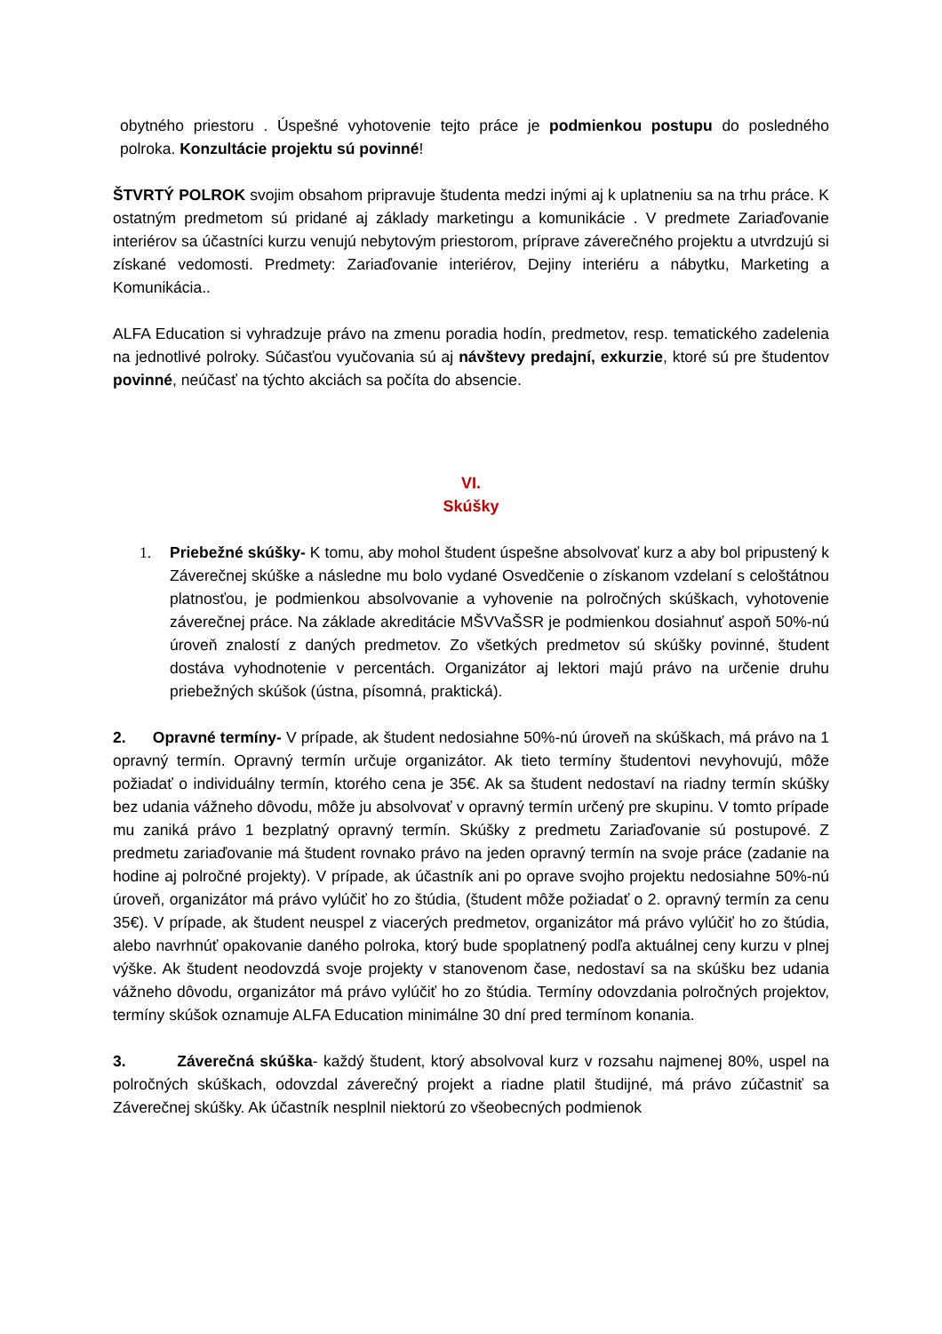obytného priestoru . Úspešné vyhotovenie tejto práce je podmienkou postupu do posledného polroka. Konzultácie projektu sú povinné!
ŠTVRTÝ POLROK svojim obsahom pripravuje študenta medzi inými aj k uplatneniu sa na trhu práce. K ostatným predmetom sú pridané aj základy marketingu a komunikácie . V predmete Zariaďovanie interiérov sa účastníci kurzu venujú nebytovým priestorom, príprave záverečného projektu a utvrdzujú si získané vedomosti. Predmety: Zariaďovanie interiérov, Dejiny interiéru a nábytku, Marketing a Komunikácia..
ALFA Education si vyhradzuje právo na zmenu poradia hodín, predmetov, resp. tematického zadelenia na jednotlivé polroky. Súčasťou vyučovania sú aj návštevy predajní, exkurzie, ktoré sú pre študentov povinné, neúčasť na týchto akciách sa počíta do absencie.
VI.
Skúšky
1. Priebežné skúšky- K tomu, aby mohol študent úspešne absolvovať kurz a aby bol pripustený k Záverečnej skúške a následne mu bolo vydané Osvedčenie o získanom vzdelaní s celoštátnou platnosťou, je podmienkou absolvovanie a vyhovenie na polročných skúškach, vyhotovenie záverečnej práce. Na základe akreditácie MŠVVaŠSR je podmienkou dosiahnuť aspoň 50%-nú úroveň znalostí z daných predmetov. Zo všetkých predmetov sú skúšky povinné, študent dostáva vyhodnotenie v percentách. Organizátor aj lektori majú právo na určenie druhu priebežných skúšok (ústna, písomná, praktická).
2. Opravné termíny- V prípade, ak študent nedosiahne 50%-nú úroveň na skúškach, má právo na 1 opravný termín. Opravný termín určuje organizátor. Ak tieto termíny študentovi nevyhovujú, môže požiadať o individuálny termín, ktorého cena je 35€. Ak sa študent nedostaví na riadny termín skúšky bez udania vážneho dôvodu, môže ju absolvovať v opravný termín určený pre skupinu. V tomto prípade mu zaniká právo 1 bezplatný opravný termín. Skúšky z predmetu Zariaďovanie sú postupové. Z predmetu zariaďovanie má študent rovnako právo na jeden opravný termín na svoje práce (zadanie na hodine aj polročné projekty). V prípade, ak účastník ani po oprave svojho projektu nedosiahne 50%-nú úroveň, organizátor má právo vylúčiť ho zo štúdia, (študent môže požiadať o 2. opravný termín za cenu 35€). V prípade, ak študent neuspel z viacerých predmetov, organizátor má právo vylúčiť ho zo štúdia, alebo navrhnúť opakovanie daného polroka, ktorý bude spoplatnený podľa aktuálnej ceny kurzu v plnej výške. Ak študent neodovzdá svoje projekty v stanovenom čase, nedostaví sa na skúšku bez udania vážneho dôvodu, organizátor má právo vylúčiť ho zo štúdia. Termíny odovzdania polročných projektov, termíny skúšok oznamuje ALFA Education minimálne 30 dní pred termínom konania.
3. Záverečná skúška- každý študent, ktorý absolvoval kurz v rozsahu najmenej 80%, uspel na polročných skúškach, odovzdal záverečný projekt a riadne platil študijné, má právo zúčastniť sa Záverečnej skúšky. Ak účastník nesplnil niektorú zo všeobecných podmienok